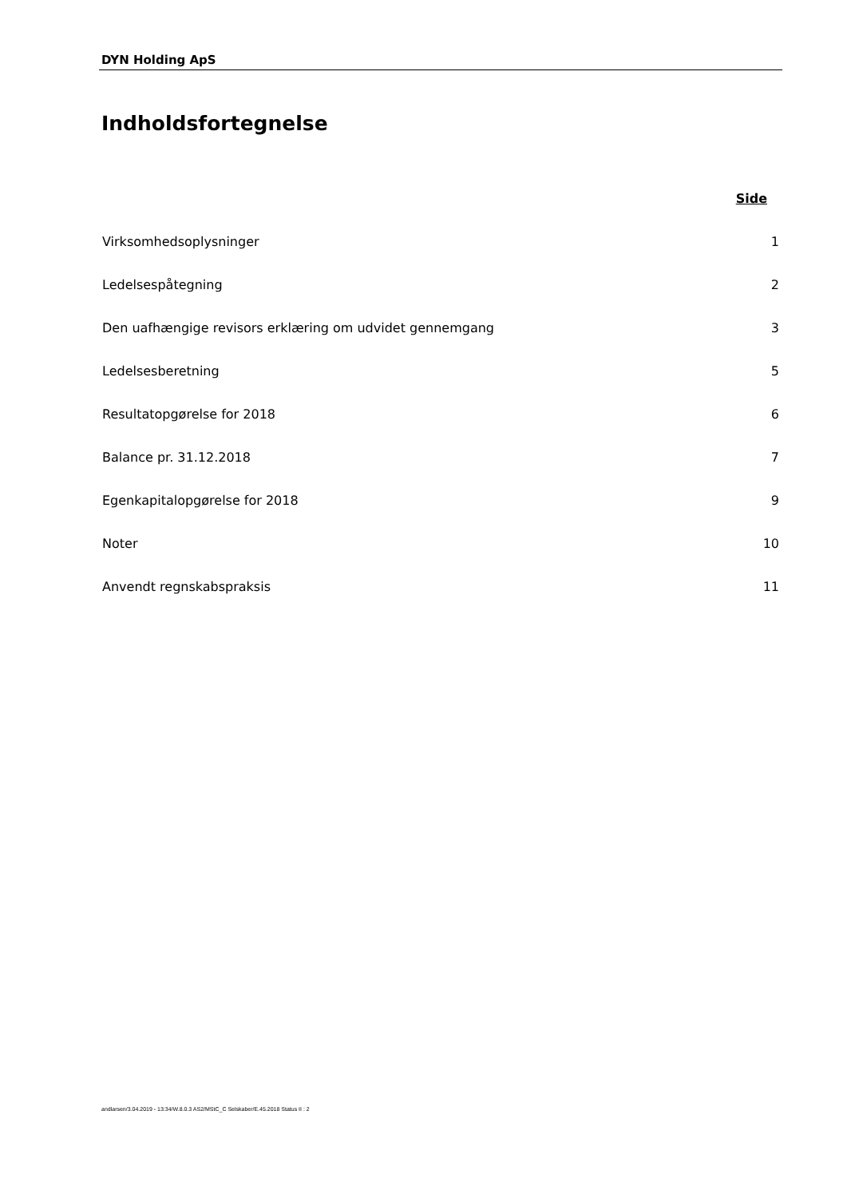DYN Holding ApS
Indholdsfortegnelse
| | Side |
| Virksomhedsoplysninger | 1 |
| Ledelsespåtegning | 2 |
| Den uafhængige revisors erklæring om udvidet gennemgang | 3 |
| Ledelsesberetning | 5 |
| Resultatopgørelse for 2018 | 6 |
| Balance pr. 31.12.2018 | 7 |
| Egenkapitalopgørelse for 2018 | 9 |
| Noter | 10 |
| Anvendt regnskabspraksis | 11 |
andlarsen/3.04.2019 - 13:34/W.8.0.3 AS2/MStC_C Selskaber/E.45.2018 Status II : 2